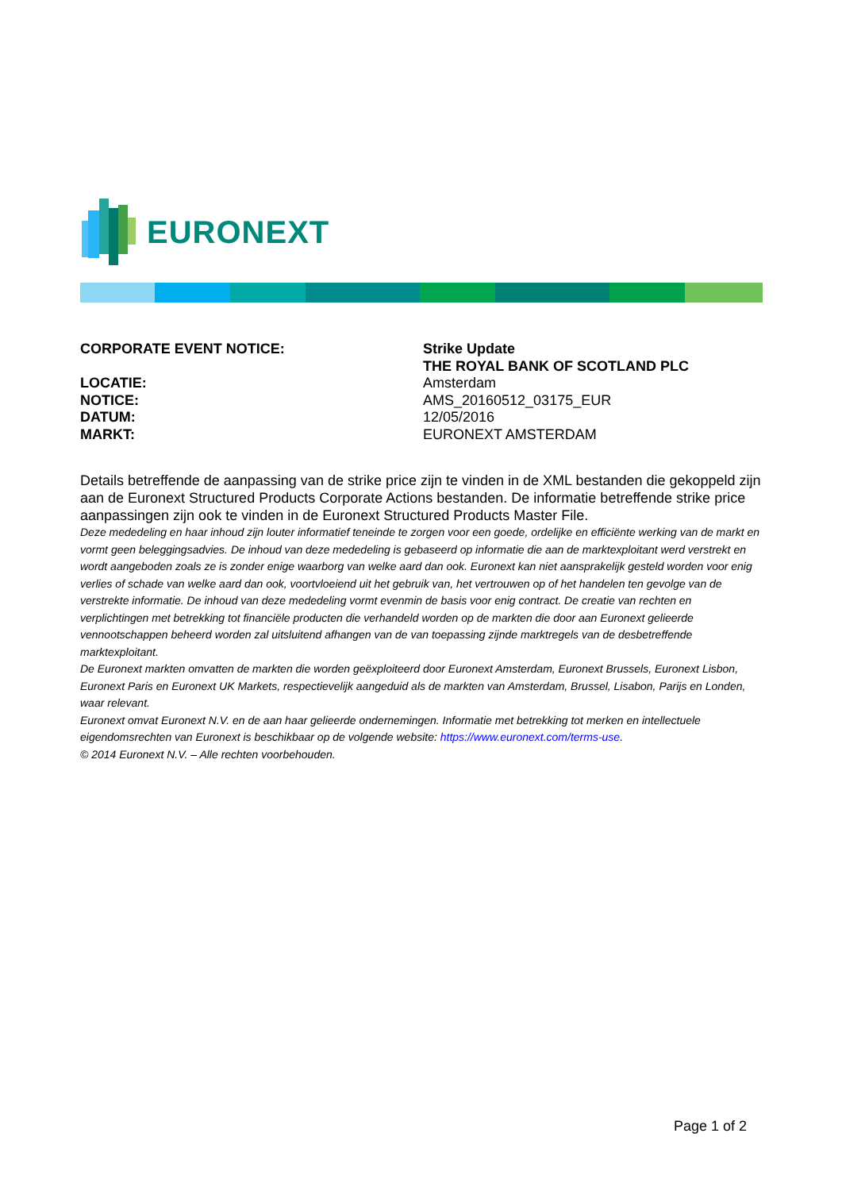EURONEXT
CORPORATE EVENT NOTICE:
Strike Update
THE ROYAL BANK OF SCOTLAND PLC
LOCATIE:
NOTICE:
DATUM:
MARKT:
Amsterdam
AMS_20160512_03175_EUR
12/05/2016
EURONEXT AMSTERDAM
Details betreffende de aanpassing van de strike price zijn te vinden in de XML bestanden die gekoppeld zijn aan de Euronext Structured Products Corporate Actions bestanden. De informatie betreffende strike price aanpassingen zijn ook te vinden in de Euronext Structured Products Master File.
Deze mededeling en haar inhoud zijn louter informatief teneinde te zorgen voor een goede, ordelijke en efficiënte werking van de markt en vormt geen beleggingsadvies. De inhoud van deze mededeling is gebaseerd op informatie die aan de marktexploitant werd verstrekt en wordt aangeboden zoals ze is zonder enige waarborg van welke aard dan ook. Euronext kan niet aansprakelijk gesteld worden voor enig verlies of schade van welke aard dan ook, voortvloeiend uit het gebruik van, het vertrouwen op of het handelen ten gevolge van de verstrekte informatie. De inhoud van deze mededeling vormt evenmin de basis voor enig contract. De creatie van rechten en verplichtingen met betrekking tot financiële producten die verhandeld worden op de markten die door aan Euronext gelieerde vennootschappen beheerd worden zal uitsluitend afhangen van de van toepassing zijnde marktregels van de desbetreffende marktexploitant.
De Euronext markten omvatten de markten die worden geëxploiteerd door Euronext Amsterdam, Euronext Brussels, Euronext Lisbon, Euronext Paris en Euronext UK Markets, respectievelijk aangeduid als de markten van Amsterdam, Brussel, Lisabon, Parijs en Londen, waar relevant.
Euronext omvat Euronext N.V. en de aan haar gelieerde ondernemingen. Informatie met betrekking tot merken en intellectuele eigendomsrechten van Euronext is beschikbaar op de volgende website: https://www.euronext.com/terms-use.
© 2014 Euronext N.V. – Alle rechten voorbehouden.
Page 1 of 2